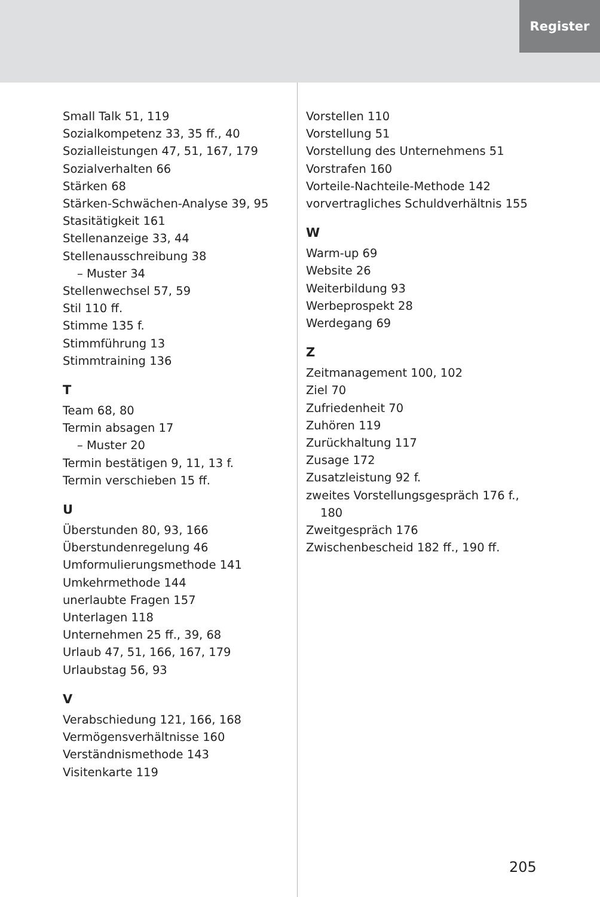Register
Small Talk 51, 119
Sozialkompetenz 33, 35 ff., 40
Sozialleistungen 47, 51, 167, 179
Sozialverhalten 66
Stärken 68
Stärken-Schwächen-Analyse 39, 95
Stasitätigkeit 161
Stellenanzeige 33, 44
Stellenausschreibung 38
– Muster 34
Stellenwechsel 57, 59
Stil 110 ff.
Stimme 135 f.
Stimmführung 13
Stimmtraining 136
T
Team 68, 80
Termin absagen 17
– Muster 20
Termin bestätigen 9, 11, 13 f.
Termin verschieben 15 ff.
U
Überstunden 80, 93, 166
Überstundenregelung 46
Umformulierungsmethode 141
Umkehrmethode 144
unerlaubte Fragen 157
Unterlagen 118
Unternehmen 25 ff., 39, 68
Urlaub 47, 51, 166, 167, 179
Urlaubstag 56, 93
V
Verabschiedung 121, 166, 168
Vermögensverhältnisse 160
Verständnismethode 143
Visitenkarte 119
Vorstellen 110
Vorstellung 51
Vorstellung des Unternehmens 51
Vorstrafen 160
Vorteile-Nachteile-Methode 142
vorvertragliches Schuldverhältnis 155
W
Warm-up 69
Website 26
Weiterbildung 93
Werbeprospekt 28
Werdegang 69
Z
Zeitmanagement 100, 102
Ziel 70
Zufriedenheit 70
Zuhören 119
Zurückhaltung 117
Zusage 172
Zusatzleistung 92 f.
zweites Vorstellungsgespräch 176 f.,
180
Zweitgespräch 176
Zwischenbescheid 182 ff., 190 ff.
205